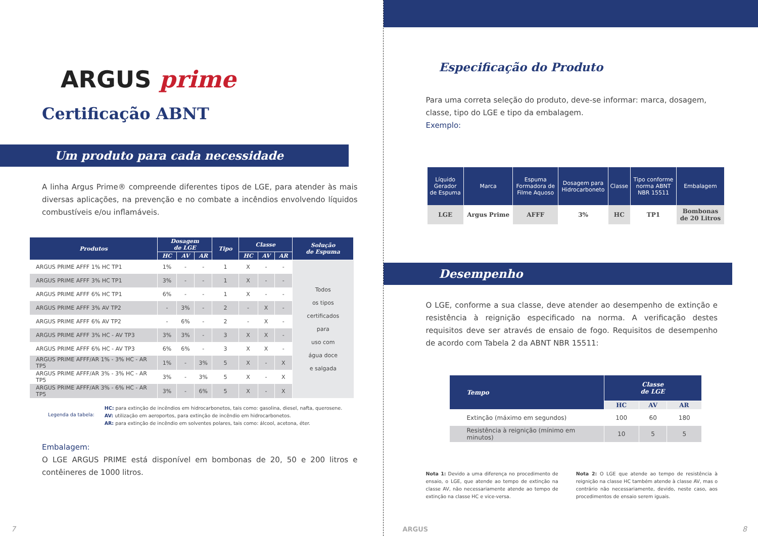ARGUS prime
Certificação ABNT
Um produto para cada necessidade
A linha Argus Prime® compreende diferentes tipos de LGE, para atender às mais diversas aplicações, na prevenção e no combate a incêndios envolvendo líquidos combustíveis e/ou inflamáveis.
| Produtos | Dosagem de LGE | | | Tipo | Classe | | | Solução de Espuma |
| --- | --- | --- | --- | --- | --- | --- | --- | --- |
| | HC | AV | AR | | HC | AV | AR | |
| ARGUS PRIME AFFF 1% HC TP1 | 1% | - | - | 1 | X | - | - | Todos os tipos certificados para uso com água doce e salgada |
| ARGUS PRIME AFFF 3% HC TP1 | 3% | - | - | 1 | X | - | - | |
| ARGUS PRIME AFFF 6% HC TP1 | 6% | - | - | 1 | X | - | - | |
| ARGUS PRIME AFFF 3% AV TP2 | - | 3% | - | 2 | - | X | - | |
| ARGUS PRIME AFFF 6% AV TP2 | - | 6% | - | 2 | - | X | - | |
| ARGUS PRIME AFFF 3% HC - AV TP3 | 3% | 3% | - | 3 | X | X | - | |
| ARGUS PRIME AFFF 6% HC - AV TP3 | 6% | 6% | - | 3 | X | X | - | |
| ARGUS PRIME AFFF/AR 1% - 3% HC - AR TP5 | 1% | - | 3% | 5 | X | - | X | |
| ARGUS PRIME AFFF/AR 3% - 3% HC - AR TP5 | 3% | - | 3% | 5 | X | - | X | |
| ARGUS PRIME AFFF/AR 3% - 6% HC - AR TP5 | 3% | - | 6% | 5 | X | - | X | |
Legenda da tabela:
HC: para extinção de incêndios em hidrocarbonetos, tais como: gasolina, diesel, nafta, querosene.
AV: utilização em aeroportos, para extinção de incêndio em hidrocarbonetos.
AR: para extinção de incêndio em solventes polares, tais como: álcool, acetona, éter.
Embalagem:
O LGE ARGUS PRIME está disponível em bombonas de 20, 50 e 200 litros e contêineres de 1000 litros.
7
Especificação do Produto
Para uma correta seleção do produto, deve-se informar: marca, dosagem, classe, tipo do LGE e tipo da embalagem.
Exemplo:
| Líquido Gerador de Espuma | Marca | Espuma Formadora de Filme Aquoso | Dosagem para Hidrocarboneto | Classe | Tipo conforme norma ABNT NBR 15511 | Embalagem |
| LGE | Argus Prime | AFFF | 3% | HC | TP1 | Bombonas de 20 Litros |
Desempenho
O LGE, conforme a sua classe, deve atender ao desempenho de extinção e resistência à reignição especificado na norma. A verificação destes requisitos deve ser através de ensaio de fogo. Requisitos de desempenho de acordo com Tabela 2 da ABNT NBR 15511:
| Tempo | Classe de LGE | | |
| --- | --- | --- | --- |
| | HC | AV | AR |
| Extinção (máximo em segundos) | 100 | 60 | 180 |
| Resistência à reignição (mínimo em minutos) | 10 | 5 | 5 |
Nota 1: Devido a uma diferença no procedimento de ensaio, o LGE, que atende ao tempo de extinção na classe AV, não necessariamente atende ao tempo de extinção na classe HC e vice-versa.
Nota 2: O LGE que atende ao tempo de resistência à reignição na classe HC também atende à classe AV, mas o contrário não necessariamente, devido, neste caso, aos procedimentos de ensaio serem iguais.
ARGUS 8